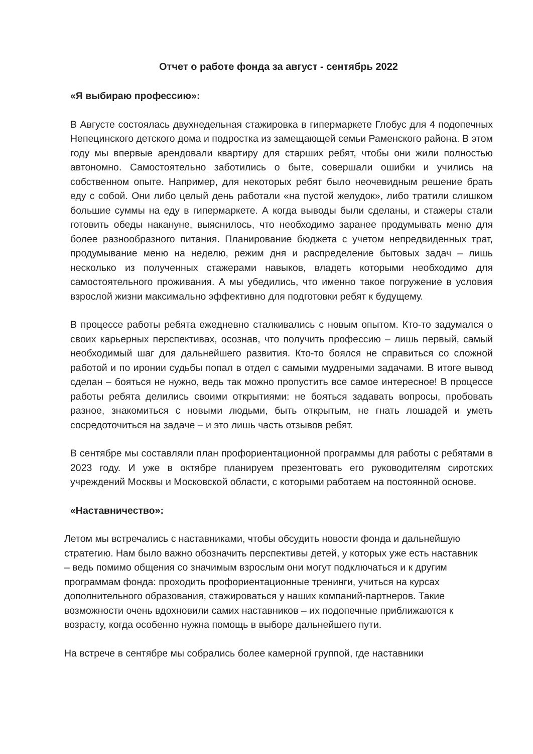Отчет о работе фонда за август - сентябрь 2022
«Я выбираю профессию»:
В Августе состоялась двухнедельная стажировка в гипермаркете Глобус для 4 подопечных Непецинского детского дома и подростка из замещающей семьи Раменского района. В этом году мы впервые арендовали квартиру для старших ребят, чтобы они жили полностью автономно. Самостоятельно заботились о быте, совершали ошибки и учились на собственном опыте. Например, для некоторых ребят было неочевидным решение брать еду с собой. Они либо целый день работали «на пустой желудок», либо тратили слишком большие суммы на еду в гипермаркете. А когда выводы были сделаны, и стажеры стали готовить обеды накануне, выяснилось, что необходимо заранее продумывать меню для более разнообразного питания. Планирование бюджета с учетом непредвиденных трат, продумывание меню на неделю, режим дня и распределение бытовых задач – лишь несколько из полученных стажерами навыков, владеть которыми необходимо для самостоятельного проживания. А мы убедились, что именно такое погружение в условия взрослой жизни максимально эффективно для подготовки ребят к будущему.
В процессе работы ребята ежедневно сталкивались с новым опытом. Кто-то задумался о своих карьерных перспективах, осознав, что получить профессию – лишь первый, самый необходимый шаг для дальнейшего развития. Кто-то боялся не справиться со сложной работой и по иронии судьбы попал в отдел с самыми мудреными задачами. В итоге вывод сделан – бояться не нужно, ведь так можно пропустить все самое интересное! В процессе работы ребята делились своими открытиями: не бояться задавать вопросы, пробовать разное, знакомиться с новыми людьми, быть открытым, не гнать лошадей и уметь сосредоточиться на задаче – и это лишь часть отзывов ребят.
В сентябре мы составляли план профориентационной программы для работы с ребятами в 2023 году. И уже в октябре планируем презентовать его руководителям сиротских учреждений Москвы и Московской области, с которыми работаем на постоянной основе.
«Наставничество»:
Летом мы встречались с наставниками, чтобы обсудить новости фонда и дальнейшую стратегию. Нам было важно обозначить перспективы детей, у которых уже есть наставник – ведь помимо общения со значимым взрослым они могут подключаться и к другим программам фонда: проходить профориентационные тренинги, учиться на курсах дополнительного образования, стажироваться у наших компаний-партнеров. Такие возможности очень вдохновили самих наставников – их подопечные приближаются к возрасту, когда особенно нужна помощь в выборе дальнейшего пути.
На встрече в сентябре мы собрались более камерной группой, где наставники